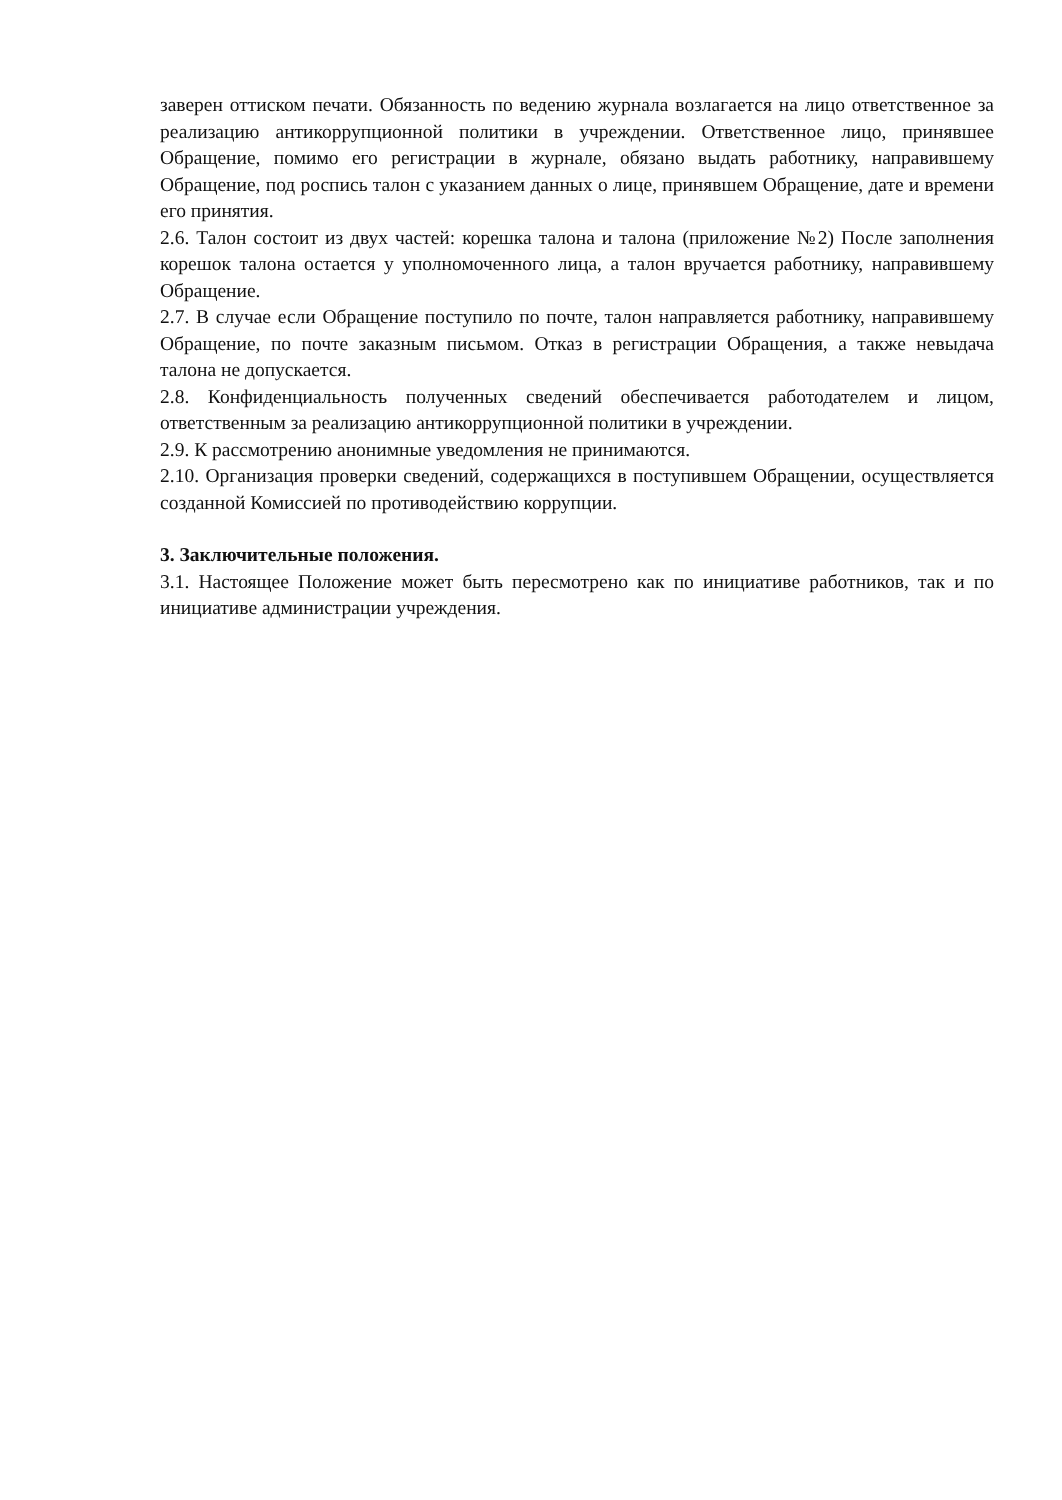заверен оттиском печати. Обязанность по ведению журнала возлагается на лицо ответственное за реализацию антикоррупционной политики в учреждении. Ответственное лицо, принявшее Обращение, помимо его регистрации в журнале, обязано выдать работнику, направившему Обращение, под роспись талон с указанием данных о лице, принявшем Обращение, дате и времени его принятия.
2.6. Талон состоит из двух частей: корешка талона и талона (приложение №2) После заполнения корешок талона остается у уполномоченного лица, а талон вручается работнику, направившему Обращение.
2.7. В случае если Обращение поступило по почте, талон направляется работнику, направившему Обращение, по почте заказным письмом. Отказ в регистрации Обращения, а также невыдача талона не допускается.
2.8. Конфиденциальность полученных сведений обеспечивается работодателем и лицом, ответственным за реализацию антикоррупционной политики в учреждении.
2.9. К рассмотрению анонимные уведомления не принимаются.
2.10. Организация проверки сведений, содержащихся в поступившем Обращении, осуществляется созданной Комиссией по противодействию коррупции.
3. Заключительные положения.
3.1. Настоящее Положение может быть пересмотрено как по инициативе работников, так и по инициативе администрации учреждения.